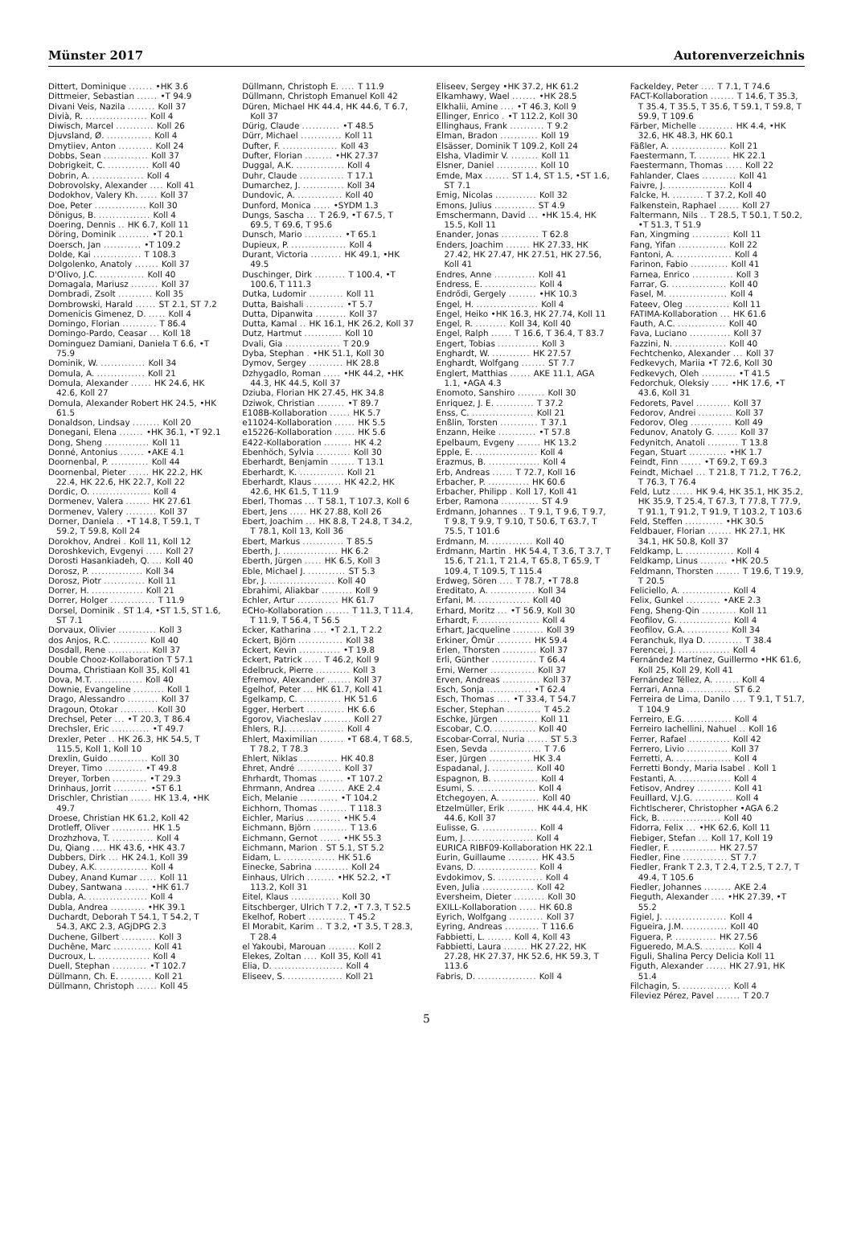Münster 2017 Autorenverzeichnis
Dittert, Dominique ....... •HK 3.6
Dittmeier, Sebastian ...... •T 94.9
Divani Veis, Nazila ........ Koll 37
Divià, R. .................. Koll 4
Diwisch, Marcel ........... Koll 26
Djuvsland, Ø. ............. Koll 4
Dmytiiev, Anton .......... Koll 24
Dobbs, Sean ............. Koll 37
Dobrigkeit, C. ............ Koll 40
Dobrin, A. ............... Koll 4
Dobrovolsky, Alexander .... Koll 41
Dodokhov, Valery Kh. ..... Koll 37
Doe, Peter ............... Koll 30
Dönigus, B. ............... Koll 4
Doering, Dennis .. HK 6.7, Koll 11
Döring, Dominik ......... •T 20.1
Doersch, Jan ........... •T 109.2
Dolde, Kai .............. T 108.3
Dolgolenko, Anatoly ....... Koll 37
D'Olivo, J.C. ............. Koll 40
Domagala, Mariusz ........ Koll 37
Dombradi, Zsolt .......... Koll 35
Dombrowski, Harald ...... ST 2.1, ST 7.2
Domenicis Gimenez, D. ..... Koll 4
Domingo, Florian .......... T 86.4
Domingo-Pardo, Ceasar ... Koll 18
Dominguez Damiani, Daniela T 6.6, •T 75.9
Dominik, W. ............. Koll 34
Domula, A. .............. Koll 21
Domula, Alexander ...... HK 24.6, HK 42.6, Koll 27
Domula, Alexander Robert HK 24.5, •HK 61.5
Donaldson, Lindsay ........ Koll 20
Donegani, Elena ....... •HK 36.1, •T 92.1
Dong, Sheng ............. Koll 11
Donné, Antonius ....... •AKE 4.1
Doornenbal, P. ........... Koll 44
Doornenbal, Pieter ...... HK 22.2, HK 22.4, HK 22.6, HK 22.7, Koll 22
Dordic, O. ................. Koll 4
Dormenev, Valera ....... HK 27.61
Dormenev, Valery ......... Koll 37
Dorner, Daniela .. •T 14.8, T 59.1, T 59.2, T 59.8, Koll 24
Dorokhov, Andrei . Koll 11, Koll 12
Doroshkevich, Evgenyi ..... Koll 27
Dorosti Hasankiadeh, Q. ... Koll 40
Dorosz, P. ............... Koll 34
Dorosz, Piotr ............ Koll 11
Dorrer, H. ............... Koll 21
Dorrer, Holger ............. T 11.9
Dorsel, Dominik . ST 1.4, •ST 1.5, ST 1.6, ST 7.1
Dorvaux, Olivier ........... Koll 3
dos Anjos, R.C. .......... Koll 40
Dosdall, Rene ............ Koll 37
Double Chooz-Kollaboration T 57.1
Douma, Christiaan Koll 35, Koll 41
Dova, M.T. .............. Koll 40
Downie, Evangeline ......... Koll 1
Drago, Alessandro ......... Koll 37
Dragoun, Otokar .......... Koll 30
Drechsel, Peter ... •T 20.3, T 86.4
Drechsler, Eric ........... •T 49.7
Drexler, Peter .. HK 26.3, HK 54.5, T 115.5, Koll 1, Koll 10
Drexlin, Guido ........... Koll 30
Dreyer, Timo ........... •T 49.8
Dreyer, Torben .......... •T 29.3
Drinhaus, Jorrit .......... •ST 6.1
Drischler, Christian ...... HK 13.4, •HK 49.7
Droese, Christian HK 61.2, Koll 42
Drotleff, Oliver ........... HK 1.5
Drozhzhova, T. ............ Koll 4
Du, Qiang .... HK 43.6, •HK 43.7
Dubbers, Dirk ... HK 24.1, Koll 39
Dubey, A.K. .............. Koll 4
Dubey, Anand Kumar ..... Koll 11
Dubey, Santwana ....... •HK 61.7
Dubla, A. ................. Koll 4
Dubla, Andrea .......... •HK 39.1
Duchardt, Deborah T 54.1, T 54.2, T 54.3, AKC 2.3, AGjDPG 2.3
Duchene, Gilbert .......... Koll 3
Duchêne, Marc ........... Koll 41
Ducroux, L. ............... Koll 4
Duell, Stephan .......... •T 102.7
Düllmann, Ch. E. ......... Koll 21
Düllmann, Christoph ...... Koll 45
Düllmann, Christoph E. .... T 11.9
Düllmann, Christoph Emanuel Koll 42
Düren, Michael HK 44.4, HK 44.6, T 6.7, Koll 37
Dürig, Claude ........... •T 48.5
Dürr, Michael ............ Koll 11
Dufter, F. ................ Koll 43
Dufter, Florian ........ •HK 27.37
Duggal, A.K. .............. Koll 4
Duhr, Claude ............. T 17.1
Dumarchez, J. ............ Koll 34
Dundovic, A. ............. Koll 40
Dunford, Monica ..... •SYDM 1.3
Dungs, Sascha ... T 26.9, •T 67.5, T 69.5, T 69.6, T 95.6
Dunsch, Mario ........... •T 65.1
Dupieux, P. ................ Koll 4
Durant, Victoria ......... HK 49.1, •HK 49.5
Duschinger, Dirk ......... T 100.4, •T 100.6, T 111.3
Dutka, Ludomir .......... Koll 11
Dutta, Baishali ........... •T 5.7
Dutta, Dipanwita ......... Koll 37
Dutta, Kamal .. HK 16.1, HK 26.2, Koll 37
Dutz, Hartmut ........... Koll 10
Dvali, Gia ................ T 20.9
Dyba, Stephan . •HK 51.1, Koll 30
Dymov, Sergey .......... HK 28.8
Dzhygadlo, Roman ..... •HK 44.2, •HK 44.3, HK 44.5, Koll 37
Dziuba, Florian HK 27.45, HK 34.8
Dziwok, Christian ........ •T 89.7
E108B-Kollaboration ...... HK 5.7
e11024-Kollaboration ...... HK 5.5
e15226-Kollaboration ...... HK 5.6
E422-Kollaboration ........ HK 4.2
Ebenhöch, Sylvia .......... Koll 30
Eberhardt, Benjamin ....... T 13.1
Eberhardt, K. ............. Koll 21
Eberhardt, Klaus ........ HK 42.2, HK 42.6, HK 61.5, T 11.9
Eberl, Thomas ... T 58.1, T 107.3, Koll 6
Ebert, Jens ..... HK 27.88, Koll 26
Ebert, Joachim ... HK 8.8, T 24.8, T 34.2, T 78.1, Koll 13, Koll 36
Ebert, Markus ............ T 85.5
Eberth, J. ................ HK 6.2
Eberth, Jürgen ..... HK 6.5, Koll 3
Eble, Michael J. ........... ST 5.3
Ebr, J. ................... Koll 40
Ebrahimi, Aliakbar ......... Koll 9
Echler, Artur ............ HK 61.7
ECHo-Kollaboration ....... T 11.3, T 11.4, T 11.9, T 56.4, T 56.5
Ecker, Katharina .... •T 2.1, T 2.2
Eckert, Björn ............. Koll 38
Eckert, Kevin ............ •T 19.8
Eckert, Patrick ..... T 46.2, Koll 9
Edelbruck, Pierre .......... Koll 3
Efremov, Alexander ....... Koll 37
Egelhof, Peter ... HK 61.7, Koll 41
Egelkamp, C. ............ HK 51.6
Egger, Herbert ........... HK 6.6
Egorov, Viacheslav ........ Koll 27
Ehlers, R.J. ................ Koll 4
Ehlert, Maximilian ....... •T 68.4, T 68.5, T 78.2, T 78.3
Ehlert, Niklas ........... HK 40.8
Ehret, André ............. Koll 37
Ehrhardt, Thomas ....... •T 107.2
Ehrmann, Andrea ........ AKE 2.4
Eich, Melanie ........... •T 104.2
Eichhorn, Thomas ........ T 118.3
Eichler, Marius .......... •HK 5.4
Eichmann, Björn .......... T 13.6
Eichmann, Gernot ...... •HK 55.3
Eichmann, Marion . ST 5.1, ST 5.2
Eidam, L. ............... HK 51.6
Einecke, Sabrina .......... Koll 24
Einhaus, Ulrich ........ •HK 52.2, •T 113.2, Koll 31
Eitel, Klaus .............. Koll 30
Eitschberger, Ulrich T 7.2, •T 7.3, T 52.5
Ekelhof, Robert ........... T 45.2
El Morabit, Karim .. T 3.2, •T 3.5, T 28.3, T 28.4
el Yakoubi, Marouan ........ Koll 2
Elekes, Zoltan .... Koll 35, Koll 41
Elia, D. .................... Koll 4
Eliseev, S. ................ Koll 21
Eliseev, Sergey •HK 37.2, HK 61.2
Elkamhawy, Wael ....... •HK 28.5
Elkhalii, Amine .... •T 46.3, Koll 9
Ellinger, Enrico . •T 112.2, Koll 30
Ellinghaus, Frank .......... T 9.2
Elman, Bradon ........... Koll 19
Elsässer, Dominik T 109.2, Koll 24
Elsha, Vladimir V. ........ Koll 11
Elsner, Daniel ............ Koll 10
Emde, Max ....... ST 1.4, ST 1.5, •ST 1.6, ST 7.1
Emig, Nicolas ............ Koll 32
Emons, Julius ............ ST 4.9
Emschermann, David ... •HK 15.4, HK 15.5, Koll 11
Enander, Jonas ........... T 62.8
Enders, Joachim ....... HK 27.33, HK 27.42, HK 27.47, HK 27.51, HK 27.56, Koll 41
Endres, Anne ............ Koll 41
Endress, E. ............... Koll 4
Endrődi, Gergely ........ •HK 10.3
Engel, H. .................. Koll 4
Engel, Heiko •HK 16.3, HK 27.74, Koll 11
Engel, R. ......... Koll 34, Koll 40
Engel, Ralph ...... T 16.6, T 36.4, T 83.7
Engert, Tobias ............ Koll 3
Enghardt, W. ........... HK 27.57
Enghardt, Wolfgang ....... ST 7.7
Englert, Matthias ...... AKE 11.1, AGA 1.1, •AGA 4.3
Enomoto, Sanshiro ........ Koll 30
Enriquez, J. E. ........... T 37.2
Enss, C. .................. Koll 21
Enßlin, Torsten ........... T 37.1
Enzann, Heike ........... •T 57.8
Epelbaum, Evgeny ....... HK 13.2
Epple, E. .................. Koll 4
Erazmus, B. ............... Koll 4
Erb, Andreas ...... T 72.7, Koll 16
Erbacher, P. ............ HK 60.6
Erbacher, Philipp . Koll 17, Koll 41
Erber, Ramona ........... ST 4.9
Erdmann, Johannes .. T 9.1, T 9.6, T 9.7, T 9.8, T 9.9, T 9.10, T 50.6, T 63.7, T 75.5, T 101.6
Erdmann, M. ............ Koll 40
Erdmann, Martin . HK 54.4, T 3.6, T 3.7, T 15.6, T 21.1, T 21.4, T 65.8, T 65.9, T 109.4, T 109.5, T 115.4
Erdweg, Sören .... T 78.7, •T 78.8
Ereditato, A. ............. Koll 34
Erfani, M. ............... Koll 40
Erhard, Moritz ... •T 56.9, Koll 30
Erhardt, F. ................. Koll 4
Erhart, Jacqueline ......... Koll 39
Erkiner, Ömür .......... HK 59.4
Erlen, Thorsten .......... Koll 37
Erli, Günther ............. T 66.4
Erni, Werner ............. Koll 37
Erven, Andreas ........... Koll 37
Esch, Sonja ............. •T 62.4
Esch, Thomas .... •T 33.4, T 54.7
Escher, Stephan .......... T 45.2
Eschke, Jürgen ........... Koll 11
Escobar, C.O. ............ Koll 40
Escobar-Corral, Nuria ...... ST 5.3
Esen, Sevda ............... T 7.6
Eser, Jürgen ............ HK 3.4
Espadanal, J. ............ Koll 40
Espagnon, B. ............. Koll 4
Esumi, S. ................. Koll 4
Etchegoyen, A. ........... Koll 40
Etzelmüller, Erik ........ HK 44.4, HK 44.6, Koll 37
Eulisse, G. ................ Koll 4
Eum, J. ................... Koll 4
EURICA RIBF09-Kollaboration HK 22.1
Eurin, Guillaume ......... HK 43.5
Evans, D. ................. Koll 4
Evdokimov, S. ............. Koll 4
Even, Julia ............... Koll 42
Eversheim, Dieter ......... Koll 30
EXILL-Kollaboration ..... HK 60.8
Eyrich, Wolfgang .......... Koll 37
Eyring, Andreas .......... T 116.6
Fabbietti, L. ....... Koll 4, Koll 43
Fabbietti, Laura ....... HK 27.22, HK 27.28, HK 27.37, HK 52.6, HK 59.3, T 113.6
Fabris, D. ................. Koll 4
Fackeldey, Peter .... T 7.1, T 74.6
FACT-Kollaboration ....... T 14.6, T 35.3, T 35.4, T 35.5, T 35.6, T 59.1, T 59.8, T 59.9, T 109.6
Färber, Michelle .......... HK 4.4, •HK 32.6, HK 48.3, HK 60.1
Fäßler, A. ................ Koll 21
Faestermann, T. ......... HK 22.1
Faestermann, Thomas ..... Koll 22
Fahlander, Claes .......... Koll 41
Faivre, J. ................. Koll 4
Falcke, H. ......... T 37.2, Koll 40
Falkenstein, Raphael ...... Koll 27
Faltermann, Nils .. T 28.5, T 50.1, T 50.2, •T 51.3, T 51.9
Fan, Xingming ........... Koll 11
Fang, Yifan .............. Koll 22
Fantoni, A. ................ Koll 4
Farinon, Fabio ........... Koll 41
Farnea, Enrico ............ Koll 3
Farrar, G. ................ Koll 40
Fasel, M. ................. Koll 4
Fateev, Oleg ............. Koll 11
FATIMA-Kollaboration ... HK 61.6
Fauth, A.C. .............. Koll 40
Fava, Luciano ............ Koll 37
Fazzini, N. ............... Koll 40
Fechtchenko, Alexander ... Koll 37
Fedkevych, Mariia •T 72.6, Koll 30
Fedkevych, Oleh .......... •T 41.5
Fedorchuk, Oleksiy ..... •HK 17.6, •T 43.6, Koll 31
Fedorets, Pavel .......... Koll 37
Fedorov, Andrei .......... Koll 37
Fedorov, Oleg ............ Koll 49
Fedunov, Anatoly G. ...... Koll 37
Fedynitch, Anatoli ......... T 13.8
Fegan, Stuart ........... •HK 1.7
Feindt, Finn ...... •T 69.2, T 69.3
Feindt, Michael ... T 21.8, T 71.2, T 76.2, T 76.3, T 76.4
Feld, Lutz ...... HK 9.4, HK 35.1, HK 35.2, HK 35.9, T 25.4, T 67.3, T 77.8, T 77.9, T 91.1, T 91.2, T 91.9, T 103.2, T 103.6
Feld, Steffen ........... •HK 30.5
Feldbauer, Florian ....... HK 27.1, HK 34.1, HK 50.8, Koll 37
Feldkamp, L. .............. Koll 4
Feldkamp, Linus ........ •HK 20.5
Feldmann, Thorsten ....... T 19.6, T 19.9, T 20.5
Feliciello, A. .............. Koll 4
Felix, Gunkel .......... •AKE 2.3
Feng, Sheng-Qin .......... Koll 11
Feofilov, G. ............... Koll 4
Feofilov, G.A. ............ Koll 34
Feranchuk, Ilya D. .......... T 38.4
Ferencei, J. ............... Koll 4
Fernández Martínez, Guillermo •HK 61.6, Koll 25, Koll 29, Koll 41
Fernández Téllez, A. ....... Koll 4
Ferrari, Anna ............. ST 6.2
Ferreira de Lima, Danilo .... T 9.1, T 51.7, T 104.9
Ferreiro, E.G. ............. Koll 4
Ferreiro Iachellini, Nahuel .. Koll 16
Ferrer, Rafael ............ Koll 42
Ferrero, Livio ............ Koll 37
Ferretti, A. ................ Koll 4
Ferretti Bondy, Maria Isabel . Koll 1
Festanti, A. ............... Koll 4
Fetisov, Andrey .......... Koll 41
Feuillard, V.J.G. ........... Koll 4
Fichtlscherer, Christopher •AGA 6.2
Fick, B. ................. Koll 40
Fidorra, Felix ... •HK 62.6, Koll 11
Fiebiger, Stefan ... Koll 17, Koll 19
Fiedler, F. ............. HK 27.57
Fiedler, Fine ............. ST 7.7
Fiedler, Frank T 2.3, T 2.4, T 2.5, T 2.7, T 49.4, T 105.6
Fiedler, Johannes ........ AKE 2.4
Fieguth, Alexander .... •HK 27.39, •T 55.2
Figiel, J. .................. Koll 4
Figueira, J.M. ............ Koll 40
Figuera, P. ............ HK 27.56
Figueredo, M.A.S. ......... Koll 4
Figuli, Shalina Percy Delicia Koll 11
Figuth, Alexander ...... HK 27.91, HK 51.4
Filchagin, S. .............. Koll 4
Fileviez Pérez, Pavel ....... T 20.7
5